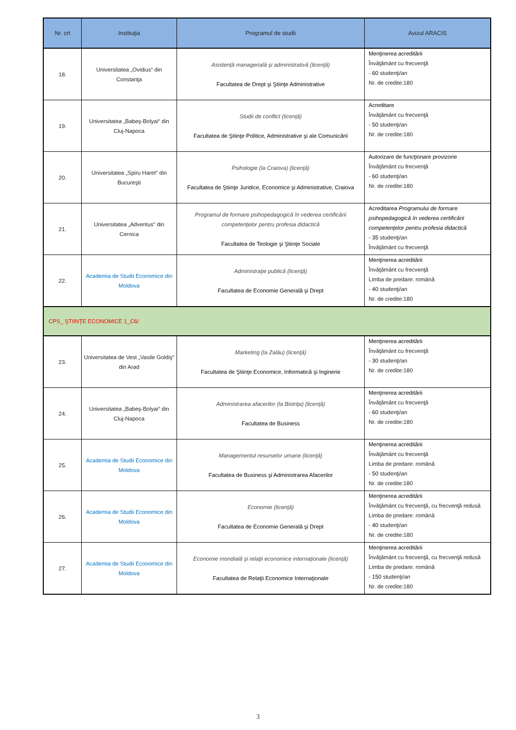| Nr. crt | Instituţia | Programul de studii | Avizul ARACIS |
| --- | --- | --- | --- |
| 18. | Universitatea „Ovidius“ din Constanţa | Asistenţă managerială şi administrativă (licenţă) Facultatea de Drept şi Ştiinţe Administrative | Menţinerea acreditării Învăţământ cu frecvenţă - 60 studenţi/an Nr. de credite:180 |
| 19. | Universitatea „Babeş-Bolyai“ din Cluj-Napoca | Studii de conflict (licenţă) Facultatea de Ştiinţe Politice, Administrative şi ale Comunicării | Acreditare Învăţământ cu frecvenţă - 50 studenţi/an Nr. de credite:180 |
| 20. | Universitatea „Spiru Haret“ din Bucureşti | Psihologie (la Craiova) (licenţă) Facultatea de Ştiinţe Juridice, Economice şi Administrative, Craiova | Autorizare de funcţionare provizorie Învăţământ cu frecvenţă - 60 studenţi/an Nr. de credite:180 |
| 21. | Universitatea „Adventus“ din Cernica | Programul de formare psihopedagogică în vederea certificării competenţelor pentru profesia didactică Facultatea de Teologie şi Ştiinţe Sociale | Acreditarea Programului de formare psihopedagogică în vederea certificării competenţelor pentru profesia didactică - 35 studenţi/an Învăţământ cu frecvenţă |
| 22. | Academia de Studii Economice din Moldova | Administraţie publică (licenţă) Facultatea de Economie Generală şi Drept | Menţinerea acreditării Învăţământ cu frecvenţă Limba de predare: română - 40 studenţi/an Nr. de credite:180 |
| CPS_ ŞTIINŢE ECONOMICE 1_C6/ | | | |
| 23. | Universitatea de Vest „Vasile Goldiş“ din Arad | Marketing (la Zalău) (licenţă) Facultatea de Ştiinţe Economice, Informatică şi Inginerie | Menţinerea acreditării Învăţământ cu frecvenţă - 30 studenţi/an Nr. de credite:180 |
| 24. | Universitatea „Babeş-Bolyai“ din Cluj-Napoca | Administrarea afacerilor (la Bistriţa) (licenţă) Facultatea de Business | Menţinerea acreditării Învăţământ cu frecvenţă - 60 studenţi/an Nr. de credite:180 |
| 25. | Academia de Studii Economice din Moldova | Managementul resurselor umane (licenţă) Facultatea de Business şi Administrarea Afacerilor | Menţinerea acreditării Învăţământ cu frecvenţă Limba de predare: română - 50 studenţi/an Nr. de credite:180 |
| 26. | Academia de Studii Economice din Moldova | Economie (licenţă) Facultatea de Economie Generală şi Drept | Menţinerea acreditării Învăţământ cu frecvenţă, cu frecvenţă redusă Limba de predare: română - 40 studenţi/an Nr. de credite:180 |
| 27. | Academia de Studii Economice din Moldova | Economie mondială şi relaţii economice internaţionale (licenţă) Facultatea de Relaţii Economice Internaţionale | Menţinerea acreditării Învăţământ cu frecvenţă, cu frecvenţă redusă Limba de predare: română - 150 studenţi/an Nr. de credite:180 |
3